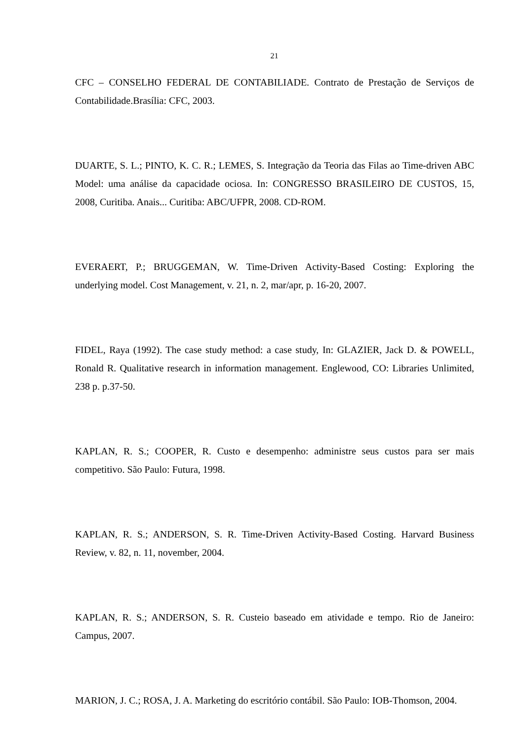21
CFC – CONSELHO FEDERAL DE CONTABILIADE. Contrato de Prestação de Serviços de Contabilidade.Brasília: CFC, 2003.
DUARTE, S. L.; PINTO, K. C. R.; LEMES, S. Integração da Teoria das Filas ao Time-driven ABC Model: uma análise da capacidade ociosa. In: CONGRESSO BRASILEIRO DE CUSTOS, 15, 2008, Curitiba. Anais... Curitiba: ABC/UFPR, 2008. CD-ROM.
EVERAERT, P.; BRUGGEMAN, W. Time-Driven Activity-Based Costing: Exploring the underlying model. Cost Management, v. 21, n. 2, mar/apr, p. 16-20, 2007.
FIDEL, Raya (1992). The case study method: a case study, In: GLAZIER, Jack D. & POWELL, Ronald R. Qualitative research in information management. Englewood, CO: Libraries Unlimited, 238 p. p.37-50.
KAPLAN, R. S.; COOPER, R. Custo e desempenho: administre seus custos para ser mais competitivo. São Paulo: Futura, 1998.
KAPLAN, R. S.; ANDERSON, S. R. Time-Driven Activity-Based Costing. Harvard Business Review, v. 82, n. 11, november, 2004.
KAPLAN, R. S.; ANDERSON, S. R. Custeio baseado em atividade e tempo. Rio de Janeiro: Campus, 2007.
MARION, J. C.; ROSA, J. A. Marketing do escritório contábil. São Paulo: IOB-Thomson, 2004.